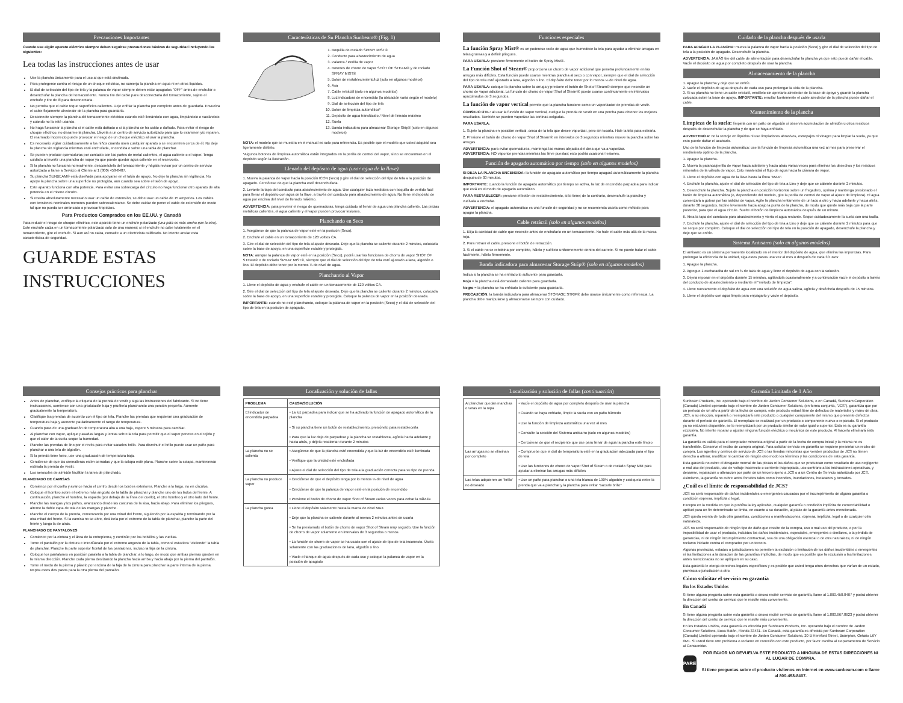Precauciones Importantes
Cuando use algún aparato eléctrico siempre deben seguirse precauciones básicas de seguridad incluyendo las siguientes:
Lea todas las instrucciones antes de usar
Use la plancha únicamente para el uso al que está destinada.
Para protegerse contra el riesgo de un choque eléctrico, no sumerja la plancha en agua ni en otros líquidos.
El dial de selección del tipo de tela y la palanca de vapor siempre deben estar apagados "OFF" antes de enchufar o desenchufar la plancha del tomacorriente. Nunca tire del cable para desconectarla del tomacorriente, sujete el enchufe y tire de él para desconectarla.
No permita que el cable toque superficies calientes. Deje enfriar la plancha por completo antes de guardarla. Envuelva el cable flojamente alrededor de la plancha para guardarla.
Desconecte siempre la plancha del tomacorriente eléctrico cuando esté llenándolo con agua, limpiándolo o vaciándolo y cuando no la esté usando.
No haga funcionar la plancha si el cable está dañado o si la plancha se ha caído o dañado. Para evitar el riesgo de choque eléctrico, no desarme la plancha. Llévela a un centro de servicio autorizado para que lo examinen y/o reparen. El rearmado incorrecto puede provocar el riesgo de un choque eléctrico al usar la plancha.
Es necesario vigilar cuidadosamente a los niños cuando usen cualquier aparato o se encuentren cerca de él. No deje la plancha sin vigilancia mientras esté enchufada, encendida o sobre una tabla de planchar.
Se pueden producir quemaduras por contacto con las partes de metal calientes, el agua caliente o el vapor. Tenga cuidado al invertir una plancha de vapor ya que puede quedar agua caliente en el reservorio.
Si la plancha no funciona normalmente, desconéctela del tomacorriente y hágala revisar por un centro de servicio autorizado o llame a Servicio al Cliente al 1 (800) 458-8407.
Su plancha SUNBEAM® está diseñada para apoyarse en el talón de apoyo. No deje la plancha sin vigilancia. No apoye la plancha sobre una superficie no protegida, aun cuando sea sobre el talón de apoyo.
Este aparato funciona con alta potencia. Para evitar una sobrecarga del circuito no haga funcionar otro aparato de alta potencia en el mismo circuito.
Si resulta absolutamente necesario usar un cable de extensión, se debe usar un cable de 15 amperios. Los cables con tensiones nominales menores pueden sobrecalentarse. Se debe cuidar de poner el cable de extensión de modo tal que no pueda ser arrancado o provocar tropiezos.
Para Productos Comprados en los EE.UU. y Canadá
Para reducir el riesgo de choque eléctrico, este aparato tiene un enchufe polarizado (una pata es más ancha que la otra). Este enchufe calza en un tomacorriente polarizado sólo de una manera; si el enchufe no cabe totalmente en el tomacorriente, gire el enchufe. Si aun así no calza, consulte a un electricista calificado. No intente anular esta característica de seguridad.
GUARDE ESTAS INSTRUCCIONES
Características de Su Plancha Sunbeam® (Fig. 1)
1. Boquilla de rociado SPRAY MIST®
2. Conducto para abastecimiento de agua
3. Palanca / Perilla de vapor
4. Botones de chorro de vapor SHOT OF STEAM® y de rociado SPRAY MIST®
5. Botón de restablecimiento/luz (solo en algunos modelos)
6. Asa
7. Cable retráctil (solo en algunos modelos)
8. Luz indicadora de encendido (la ubicación varía según el modelo)
9. Dial de selección del tipo de tela
10. Botón de limpieza automática*
11. Depósito de agua translúcido / Nivel de llenado máximo
12. Suela
13. Banda indicadora para almacenar Storage Strip® (solo en algunos modelos)
NOTA: el modelo que se muestra en el manual es solo para referencia. Es posible que el modelo que usted adquirió sea ligeramente distinto.
*Algunos botones de limpieza automática están integrados en la perilla de control del vapor, si no se encuentran en el depósito según la ilustración.
Llenado del depósito de agua (usar agua de la llave)
1. Mueva la palanca de vapor hacia la posición ICON (seco) y gire el dial de selección del tipo de tela a la posición de apagado. Cerciórese de que la plancha esté desenchufada.
2. Levante la tapa del conducto para abastecimiento de agua. Use cualquier taza medidora con boquilla de vertido fácil para llenar el depósito con agua de la llave, a través del conducto para abastecimiento de agua. No llene el depósito de agua por encima del nivel de llenado máximo.
ADVERTENCIA: para prevenir el riesgo de quemaduras, tenga cuidado al llenar de agua una plancha caliente. Las piezas metálicas calientes, el agua caliente y el vapor pueden provocar lesiones.
Planchando en Seco
1. Asegúrese de que la palanca de vapor esté en la posición (Seco).
2. Enchufe el cable en un tomacorriente de 120 voltios CA.
3. Gire el dial de selección del tipo de tela al ajuste deseado. Deje que la plancha se caliente durante 2 minutos, colocada sobre la base de apoyo, en una superficie estable y protegida.
NOTA: aunque la palanca de vapor esté en la posición (Seco), podrá usar las funciones de chorro de vapor SHOT OF STEAM® o de rociado SPRAY MIST®, siempre que el dial de selección del tipo de tela esté ajustado a lana, algodón o lino. El depósito debe tener por lo menos ¼ de nivel de agua.
Planchando al Vapor
1. Llene el depósito de agua y enchufe el cable en un tomacorriente de 120 voltios CA.
2. Gire el dial de selección del tipo de tela al ajuste deseado. Deje que la plancha se caliente durante 2 minutos, colocada sobre la base de apoyo, en una superficie estable y protegida. Coloque la palanca de vapor en la posición deseada.
IMPORTANTE: cuando no esté planchando, coloque la palanca de vapor en la posición (Seco) y el dial de selección del tipo de tela en la posición de apagado.
Funciones especiales
La función Spray Mist® es un poderoso rocío de agua que humedece la tela para ayudar a eliminar arrugas en telas gruesas y a definir pliegues.
PARA USARLA: presione firmemente el botón de Spray Mist®.
La Función Shot of Steam® proporciona un chorro de vapor adicional que penetra profundamente en las arrugas más difíciles. Esta función puede usarse mientras plancha al seco o con vapor, siempre que el dial de selección del tipo de tela esté ajustado a lana, algodón o lino. El depósito debe tener por lo menos ¼ de nivel de agua.
PARA USARLA: coloque la plancha sobre la arruga y presione el botón de Shot of Steam® siempre que necesite un chorro de vapor adicional. La función de chorro de vapor Shot of Steam® puede usarse continuamente en intervalos aproximados de 3 segundos.
La función de vapor vertical permite que la plancha funcione como un vaporizador de prendas de vestir.
CONSEJO ÚTIL: al usar la función de vapor vertical, cuelgue la prenda de vestir en una percha para obtener los mejores resultados. También se pueden vaporizar las cortinas colgadas.
PARA USARLA:
1. Sujete la plancha en posición vertical, cerca de la tela que desee vaporizar, pero sin tocarla. Hale la tela para estirarla.
2. Presione el botón de chorro de vapor Shot of Steam® en intervalos de 3 segundos mientras mueve la plancha sobre las arrugas.
ADVERTENCIA: para evitar quemaduras, mantenga las manos alejadas del área que va a vaporizar.
ADVERTENCIA: NO vaporice prendas mientras las lleve puestas; esto podría ocasionar lesiones.
Función de apagado automático por tiempo (solo en algunos modelos)
SI DEJA LA PLANCHA ENCENDIDA: la función de apagado automático por tiempo apagará automáticamente la plancha después de 30 minutos.
IMPORTANTE: cuando la función de apagado automático por tiempo se activa, la luz de encendido parpadea para indicar que está en el modo de apagado automático.
PARA RESTABLECER: presione el botón de restablecimiento, si lo tiene; de lo contrario, desenchufe la plancha y vuélvala a enchufar.
ADVERTENCIA: el apagado automático es una función de seguridad y no se recomienda usarla como método para apagar la plancha.
Cable retráctil (solo en algunos modelos)
1. Elija la cantidad de cable que necesite antes de enchufarlo en un tomacorriente. No hale el cable más allá de la marca roja.
2. Para retraer el cable, presione el botón de retracción.
3. Si el cable no se rebobina por completo, hálelo y suéltelo uniformemente dentro del carrete. Si no puede halar el cable fácilmente, hálelo firmemente.
Banda indicadora para almacenar Storage Strip® (solo en algunos modelos)
Indica si la plancha se ha enfriado lo suficiente para guardarla.
Rojo = la plancha está demasiado caliente para guardarla.
Negro = la plancha se ha enfriado lo suficiente para guardarla.
PRECAUCIÓN: la banda indicadora para almacenar STORAGE STRIP® debe usarse únicamente como referencia. La plancha debe manipularse y almacenarse siempre con cuidado.
Cuidado de la plancha después de usarla
PARA APAGAR LA PLANCHA: mueva la palanca de vapor hacia la posición (Seco) y gire el dial de selección del tipo de tela a la posición de apagado. Desenchufe la plancha.
ADVERTENCIA: JAMÁS tire del cable de alimentación para desenchufar la plancha ya que esto puede dañar el cable. Vacíe el depósito de agua por completo después de usar la plancha.
Almacenamiento de la plancha
1. Apague la plancha y deje que se enfríe.
2. Vacíe el depósito de agua después de cada uso para prolongar la vida de la plancha.
3. Si su plancha no tiene un cable retráctil, enróllelo sin apretarlo alrededor de la base de apoyo y guarde la plancha colocada sobre la base de apoyo. IMPORTANTE: enrollar fuertemente el cable alrededor de la plancha puede dañar el cable.
Mantenimiento de la plancha
Limpieza de la suela: límpiela con un paño de algodón si observa acumulación de almidón u otros residuos después de desenchufar la plancha y de que se haya enfriado.
ADVERTENCIA: no la remoje en líquidos ni use limpiadores abrasivos, estropajos ni vinagre para limpiar la suela, ya que esto puede dañar el acabado.
Uso de la función de limpieza automática: use la función de limpieza automática una vez al mes para preservar el rendimiento óptimo de la plancha.
1. Apague la plancha.
2. Mueva la palanca/perilla de vapor hacia adelante y hacia atrás varias veces para eliminar los desechos y los residuos minerales de la válvula de vapor. Esto mantendrá el flujo de agua hacia la cámara de vapor.
3. Llene el depósito con agua de la llave hasta la línea "MAX".
4. Enchufe la plancha, ajuste el dial de selección del tipo de tela a Lino y deje que se caliente durante 2 minutos.
5. Desenchufe la plancha. Sujete la plancha en posición horizontal sobre un fregadero, oprima y mantenga presionado el botón de limpieza automática (o, dependiendo del modelo, gire la perilla de control de vapor al ajuste de limpieza). El agua comenzará a gotear por las salidas de vapor. Agite la plancha lentamente de un lado a otro y hacia adelante y hacia atrás, durante 30 segundos. Incline levemente hacia abajo la punta de la plancha, de modo que quede más baja que la parte posterior, para que el agua circule. Suelte el botón de limpieza automática después de un minuto.
6. Abra la tapa del conducto para abastecimiento y vierta el agua restante. Seque cuidadosamente la suela con una toalla.
7. Enchufe la plancha, ajuste el dial de selección del tipo de tela a Lino y deje que se caliente durante 2 minutos para que se seque por completo. Coloque el dial de selección del tipo de tela en la posición de apagado, desenchufe la plancha y deje que se enfríe.
Sistema Antisarro (solo en algunos modelos)
El antisarro es un sistema permanente localizado en el interior del depósito de agua, que elimina las impurezas. Para prolongar la eficiencia de la unidad, siga estos pasos una vez al mes o después de cada 30 usos:
1. Apague la plancha.
2. Agregue 1 cucharadita de sal en ¾ de taza de agua y llene el depósito de agua con la solución.
3. Déjela reposar en el depósito durante 15 minutos, agitándola ocasionalmente y a continuación vacíe el depósito a través del conducto de abastecimiento o mediante el "método de limpieza".
4. Llene nuevamente el depósito de agua con una solución de agua salina, agítela y deséchela después de 15 minutos.
5. Llene el depósito con agua limpia para enjuagarlo y vacíe el depósito.
Consejos prácticos para planchar
Antes de planchar, verifique la etiqueta de la prenda de vestir y siga las instrucciones del fabricante. Si no tiene instrucciones, comience con una graduación baja y pruébela planchando una porción pequeña. Aumente gradualmente la temperatura.
Clasifique las prendas de acuerdo con el tipo de tela. Planche las prendas que requieran una graduación de temperatura baja y aumente paulatinamente el rango de temperatura.
Cuando pase de una graduación de temperatura alta a una baja, espere 5 minutos para cambiar.
Al planchar con vapor, aplique pasadas largas y lentas sobre la tela para permitir que el vapor penetre en el tejido y que el calor de la suela seque la humedad.
Planche las prendas de lino por el revés para evitar sacarles brillo. Para disminuir el brillo puede usar un paño para planchar o una tela de algodón.
Si la prenda tiene forro, use una graduación de temperatura baja.
Cerciórese de que las cremalleras estén cerradas y que la solapa esté plana. Planche sobre la solapa, manteniendo estirada la prenda de vestir.
Los aerosoles de almidón facilitan la tarea de planchado.
PLANCHADO DE CAMISAS
Comience por el cuello y avance hacia el centro desde los bordes exteriores. Planche a lo largo, no en círculos.
Coloque el hombro sobre el extremo más angosto de la tabla de planchar y planche uno de los lados del frente. A continuación, planche el hombro, la espalda (por debajo de la línea del cuello), el otro hombro y el otro lado del frente.
Planche las mangas y los puños, avanzando desde las costuras de la sisa, hacia abajo. Para eliminar los pliegues, alterne la doble capa de tela de las mangas y planche.
Planche el cuerpo de la prenda, comenzando por una mitad del frente, siguiendo por la espalda y terminando por la otra mitad del frente. Si la camisa no se abre, deslícela por el extremo de la tabla de planchar, planche la parte del frente y luego la de atrás.
PLANCHADO DE PANTALONES
Comience por la cintura y el área de la entrepierna, y continúe por los bolsillos y las vueltas.
Tome el pantalón por la cintura e introdúzcalo por el extremo angosto de la tabla, como si estuviera "vistiendo" la tabla de planchar. Planche la parte superior frontal de los pantalones, incluso la faja de la cintura.
Coloque los pantalones en posición paralela a la tabla de planchar, a lo largo, de modo que ambas piernas queden en la misma dirección. Planche cada pierna deslizando la plancha hacia arriba y hacia abajo por la pierna del pantalón.
Tome el ruedo de la pierna y páselo por encima de la faja de la cintura para planchar la parte interna de la pierna. Repita estos dos pasos para la otra pierna del pantalón.
Localización y solución de fallas
| PROBLEMA | CAUSA/SOLUCIÓN |
| --- | --- |
| El indicador de encendido parpadea | • La luz parpadea para indicar que se ha activado la función de apagado automático de la plancha • Si su plancha tiene un botón de restablecimiento, presiónelo para restablecerla • Para que la luz deje de parpadear y la plancha se restablezca, agítela hacia adelante y hacia atrás, y déjela recalentar durante 2 minutos |
| La plancha no se calienta | • Asegúrese de que la plancha esté encendida y que la luz de encendido esté iluminada • Verifique que la unidad esté enchufada • Ajuste el dial de selección del tipo de tela a la graduación correcta para su tipo de prenda |
| La plancha no produce vapor | • Cerciórese de que el depósito tenga por lo menos ¼ de nivel de agua • Cerciórese de que la palanca de vapor esté en la posición de encendido • Presione el botón de chorro de vapor Shot of Steam varias veces para cebar la válvula |
| La plancha gotea | • Llene el depósito solamente hasta la marca de nivel MAX • Deje que la plancha se caliente durante al menos 2 minutos antes de usarla • Se ha presionado el botón de chorro de vapor Shot of Steam muy seguido. Use la función de chorro de vapor solamente en intervalos de 3 segundos o menos • La función de chorro de vapor se ha usado con el ajuste de tipo de tela incorrecto. Úsela solamente con las graduaciones de lana, algodón o lino • Vacíe el tanque de agua después de cada uso y coloque la palanca de vapor en la posición de apagado |
Localización y solución de fallas (continuación)
| Al planchar quedan manchas o vetas en la ropa | • Vacíe el depósito de agua por completo después de usar la plancha • Cuando se haya enfriado, limpie la suela con un paño húmedo • Use la función de limpieza automática una vez al mes • Consulte la sección del Sistema antisarro (solo en algunos modelos) • Cerciórese de que el recipiente que use para llenar de agua la plancha esté limpio |
| Las arrugas no se eliminan por completo | • Compruebe que el dial de temperatura esté en la graduación adecuada para el tipo de tela • Use las funciones de chorro de vapor Shot of Steam o de rociado Spray Mist para ayudar a eliminar las arrugas más difíciles |
| Las telas adquieren un "brillo" no deseado | • Use un paño para planchar o una tela blanca de 100% algodón y colóquela entre la prenda que va a planchar y la plancha para evitar "sacarle brillo" |
Garantía Limitada de 1 Año
Sunbeam Products, Inc. operando bajo el nombre de Jarden Consumer Solutions, o en Canadá, Sunbeam Corporation (Canada) Limited operando bajo el nombre de Jarden Consumer Solutions, (en forma conjunta, "JCS"), garantiza que por un período de un año a partir de la fecha de compra, este producto estará libre de defectos de materiales y mano de obra. JCS, a su elección, reparará o reemplazará este producto o cualquier componente del mismo que presente defectos durante el período de garantía. El reemplazo se realizará por un producto o componente nuevo o reparado. Si el producto ya no estuviera disponible, se lo reemplazará por un producto similar de valor igual o superior. Ésta es su garantía exclusiva. No intente reparar o ajustar ninguna función eléctrica o mecánica de este producto. Al hacerlo elimínará ésta garantía.
La garantía es válida para el comprador minorista original a partir de la fecha de compra inicial y la misma no es transferible. Conserve el recibo de compra original. Para solicitar servicio en garantía se requiere presentar un recibo de compra. Los agentes y centros de servicio de JCS o las tiendas minoristas que venden productos de JCS no tienen derecho a alterar, modificar ni cambiar de ningún otro modo los términos y las condiciones de esta garantía.
Esta garantía no cubre el desgaste normal de las piezas ni los daños que se produzcan como resultado de uso negligente o mal uso del producto, uso de voltaje incorrecto o corriente inapropiada, uso contrario a las instrucciones operativas, y desarme, reparación o alteración por parte de un tercero ajeno a JCS o a un Centro de Servicio autorizado por JCS. Asimismo, la garantía no cubre actos fortuitos tales como incendios, inundaciones, huracanes y tornados.
¿Cuál es el límite de responsabilidad de JCS?
JCS no será responsable de daños incidentales o emergentes causados por el incumplimiento de alguna garantía o condición expresa, implícita o legal.
Excepto en la medida en que lo prohíba la ley aplicable, cualquier garantía o condición implícita de comerciabilidad o aptitud para un fin determinado se limita, en cuanto a su duración, al plazo de la garantía antes mencionada.
JCS queda exenta de toda otra garantías, condiciones o manifestaciones, expresa, implícita, legal o de cualquier otra naturaleza.
JCS no será responsable de ningún tipo de daño que resulte de la compra, uso o mal uso del producto, o por la imposibilidad de usar el producto, incluidos los daños incidentales, especiales, emergentes o similares, o la pérdida de ganancias, ni de ningún incumplimiento contractual, sea de una obligación esencial o de otra naturaleza, ni de ningún reclamo iniciado contra el comprador por un tercero.
Algunas provincias, estados o jurisdicciones no permiten la exclusión o limitación de los daños incidentales o emergentes ni las limitaciones a la duración de las garantías implícitas, de modo que es posible que la exclusión o las limitaciones antes mencionadas no se apliquen en su caso.
Esta garantía le otorga derechos legales específicos y es posible que usted tenga otros derechos que varían de un estado, provincia o jurisdicción a otro.
Cómo solicitar el servicio en garantía
En los Estados Unidos
Si tiene alguna pregunta sobre esta garantía o desea recibir servicio de garantía, llame al 1.800.458.8407 y podrá obtener la dirección del centro de servicio que le resulte más conveniente.
En Canadá
Si tiene alguna pregunta sobre esta garantía o desea recibir servicio de garantía, llame al 1.800.667.8623 y podrá obtener la dirección del centro de servicio que le resulte más conveniente.
En los Estados Unidos, esta garantía es ofrecida por Sunbeam Products, Inc. operando bajo el nombre de Jarden Consumer Solutions, Boca Ratón, Florida 33431. En Canadá, esta garantía es ofrecida por Sunbeam Corporation (Canada) Limited operando bajo el nombre de Jarden Consumer Solutions, 20 B Hereford Street, Brampton, Ontario L6Y 0M1. Si usted tiene otro problema o reclamo en conexión con este producto, por favor escriba al Departamento de Servicio al Consumidor.
PARE
POR FAVOR NO DEVUELVA ESTE PRODUCTO A NINGUNA DE ESTAS DIRECCIONES NI AL LUGAR DE COMPRA.
Si tiene preguntas sobre el producto visítenos en Internet en www.sunbeam.com o llame al 800-458-8407.